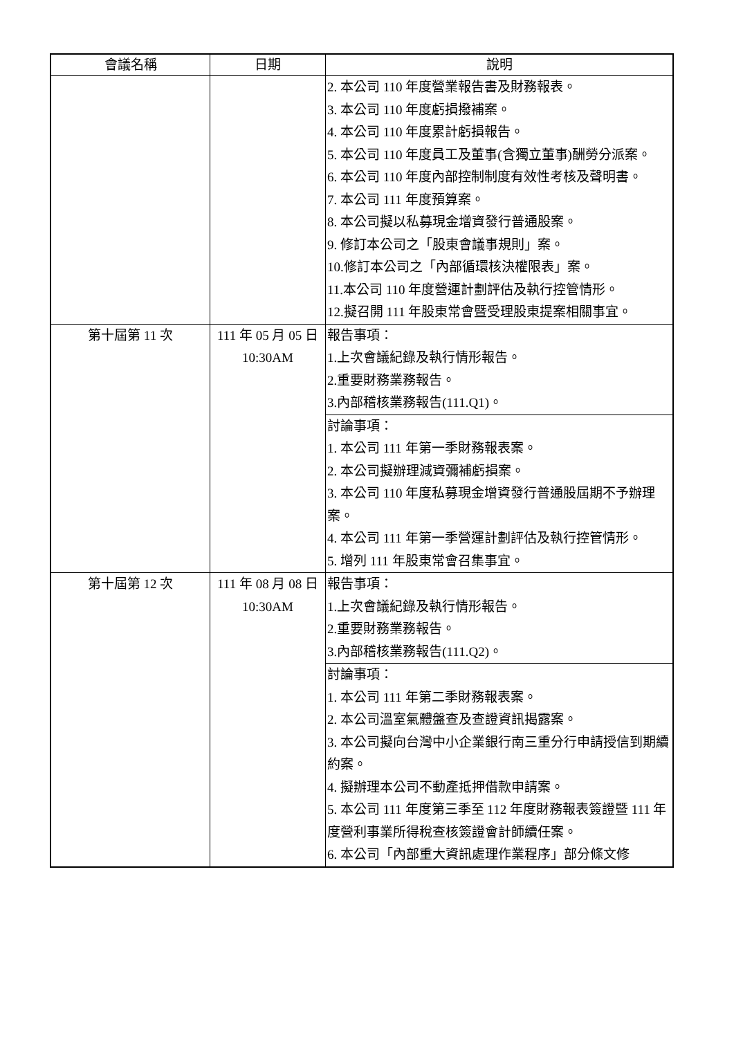| 會議名稱 | 日期 | 說明 |
| --- | --- | --- |
| | | 2. 本公司 110 年度營業報告書及財務報表。 3. 本公司 110 年度虧損撥補案。 4. 本公司 110 年度累計虧損報告。 5. 本公司 110 年度員工及董事(含獨立董事)酬勞分派案。 6. 本公司 110 年度內部控制制度有效性考核及聲明書。 7. 本公司 111 年度預算案。 8. 本公司擬以私募現金增資發行普通股案。 9. 修訂本公司之「股東會議事規則」案。 10.修訂本公司之「內部循環核決權限表」案。 11.本公司 110 年度營運計劃評估及執行控管情形。 12.擬召開 111 年股東常會暨受理股東提案相關事宜。 |
| 第十屆第 11 次 | 111 年 05 月 05 日 10:30AM | 報告事項： 1.上次會議紀錄及執行情形報告。 2.重要財務業務報告。 3.內部稽核業務報告(111.Q1)。 |
| | | 討論事項： 1. 本公司 111 年第一季財務報表案。 2. 本公司擬辦理減資彌補虧損案。 3. 本公司 110 年度私募現金增資發行普通股屆期不予辦理案。 4. 本公司 111 年第一季營運計劃評估及執行控管情形。 5. 增列 111 年股東常會召集事宜。 |
| 第十屆第 12 次 | 111 年 08 月 08 日 10:30AM | 報告事項： 1.上次會議紀錄及執行情形報告。 2.重要財務業務報告。 3.內部稽核業務報告(111.Q2)。 |
| | | 討論事項： 1. 本公司 111 年第二季財務報表案。 2. 本公司溫室氣體盤查及查證資訊揭露案。 3. 本公司擬向台灣中小企業銀行南三重分行申請授信到期續約案。 4. 擬辦理本公司不動產抵押借款申請案。 5. 本公司 111 年度第三季至 112 年度財務報表簽證暨 111 年度營利事業所得稅查核簽證會計師續任案。 6. 本公司「內部重大資訊處理作業程序」部分條文修 |